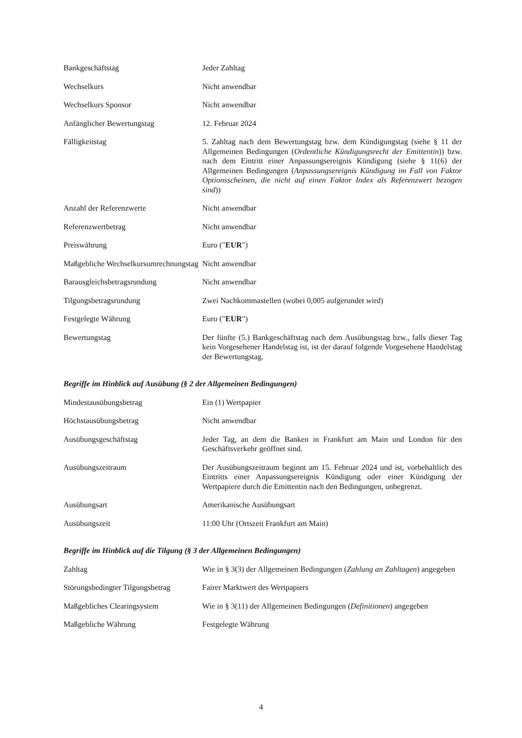| Bankgeschäftstag | Jeder Zahltag |
| Wechselkurs | Nicht anwendbar |
| Wechselkurs Sponsor | Nicht anwendbar |
| Anfänglicher Bewertungstag | 12. Februar 2024 |
| Fälligkeitstag | 5. Zahltag nach dem Bewertungstag bzw. dem Kündigungstag (siehe § 11 der Allgemeinen Bedingungen ( Ordentliche Kündigungsrecht der Emittentin )) bzw. nach dem Eintritt einer Anpassungsereignis Kündigung (siehe § 11(6) der Allgemeinen Bedingungen ( Anpassungsereignis Kündigung im Fall von Faktor Optionsscheinen, die nicht auf einen Faktor Index als Referenzwert bezogen sind )) |
| Anzahl der Referenzwerte | Nicht anwendbar |
| Referenzwertbetrag | Nicht anwendbar |
| Preiswährung | Euro (" EUR ") |
| Maßgebliche Wechselkursumrechnungstag | Nicht anwendbar |
| Barausgleichsbetragsrundung | Nicht anwendbar |
| Tilgungsbetragsrundung | Zwei Nachkommastellen (wobei 0,005 aufgerundet wird) |
| Festgelegte Währung | Euro (" EUR ") |
| Bewertungstag | Der fünfte (5.) Bankgeschäftstag nach dem Ausübungstag bzw., falls dieser Tag kein Vorgesehener Handelstag ist, ist der darauf folgende Vorgesehene Handelstag der Bewertungstag. |
Begriffe im Hinblick auf Ausübung (§ 2 der Allgemeinen Bedingungen)
| Mindestausübungsbetrag | Ein (1) Wertpapier |
| Höchstausübungsbetrag | Nicht anwendbar |
| Ausübungsgeschäftstag | Jeder Tag, an dem die Banken in Frankfurt am Main und London für den Geschäftsverkehr geöffnet sind. |
| Ausübungszeitraum | Der Ausübungszeitraum beginnt am 15. Februar 2024 und ist, vorbehaltlich des Eintritts einer Anpassungsereignis Kündigung oder einer Kündigung der Wertpapiere durch die Emittentin nach den Bedingungen, unbegrenzt. |
| Ausübungsart | Amerikanische Ausübungsart |
| Ausübungszeit | 11:00 Uhr (Ortszeit Frankfurt am Main) |
Begriffe im Hinblick auf die Tilgung (§ 3 der Allgemeinen Bedingungen)
| Zahltag | Wie in § 3(3) der Allgemeinen Bedingungen ( Zahlung an Zahltagen ) angegeben |
| Störungsbedingter Tilgungsbetrag | Fairer Marktwert des Wertpapiers |
| Maßgebliches Clearingsystem | Wie in § 3(11) der Allgemeinen Bedingungen ( Definitionen ) angegeben |
| Maßgebliche Währung | Festgelegte Währung |
4